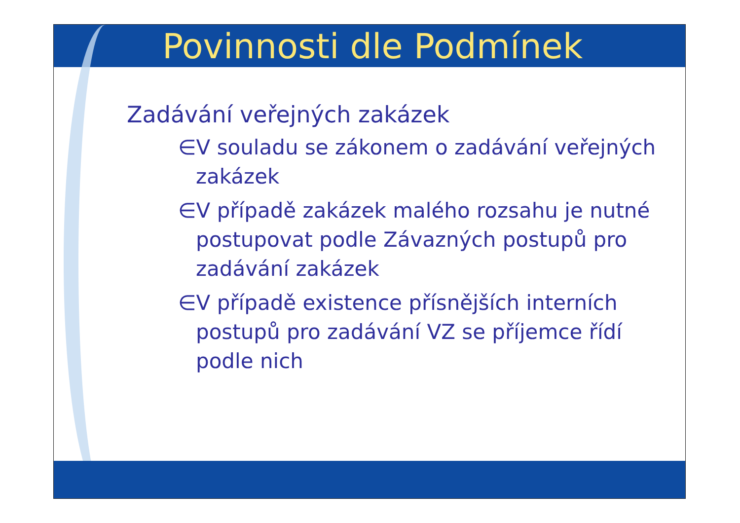Povinnosti dle Podmínek
Zadávání veřejných zakázek
∈V souladu se zákonem o zadávání veřejných zakázek
∈V případě zakázek malého rozsahu je nutné postupovat podle Závazných postupů pro zadávání zakázek
∈V případě existence přísnějších interních postupů pro zadávání VZ se příjemce řídí podle nich